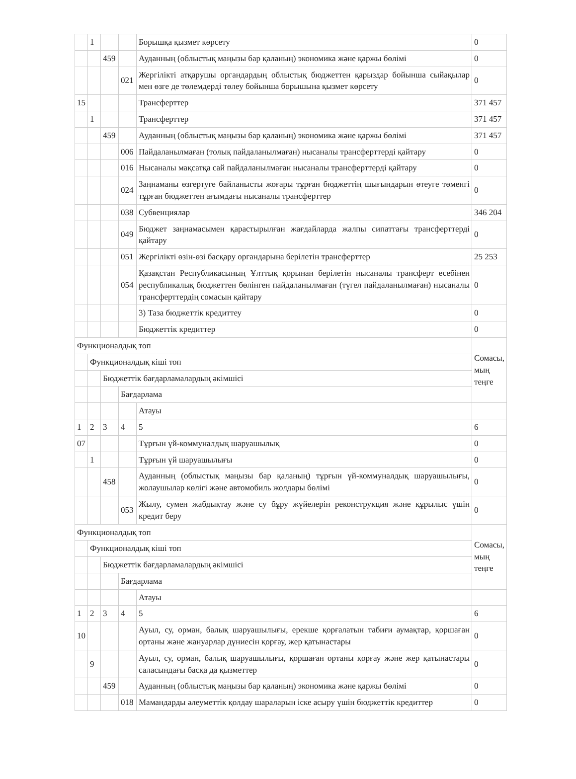| | 1 | | | Борышқа қызмет көрсету | 0 |
| | | 459 | | Ауданның (облыстық маңызы бар қаланың) экономика және қаржы бөлімі | 0 |
| | | | 021 | Жергілікті атқарушы органдардың облыстық бюджеттен қарыздар бойынша сыйақылар мен өзге де төлемдерді төлеу бойынша борышына қызмет көрсету | 0 |
| 15 | | | | Трансферттер | 371 457 |
| | 1 | | | Трансферттер | 371 457 |
| | | 459 | | Ауданның (облыстық маңызы бар қаланың) экономика және қаржы бөлімі | 371 457 |
| | | | 006 | Пайдаланылмаған (толық пайдаланылмаған) нысаналы трансферттерді қайтару | 0 |
| | | | 016 | Нысаналы мақсатқа сай пайдаланылмаған нысаналы трансферттерді қайтару | 0 |
| | | | 024 | Заңнаманы өзгертуге байланысты жоғары тұрған бюджеттің шығындарын өтеуге төменгі тұрған бюджеттен ағымдағы нысаналы трансферттер | 0 |
| | | | 038 | Субвенциялар | 346 204 |
| | | | 049 | Бюджет заңнамасымен қарастырылған жағдайларда жалпы сипаттағы трансферттерді қайтару | 0 |
| | | | 051 | Жергілікті өзін-өзі басқару органдарына берілетін трансферттер | 25 253 |
| | | | 054 | Қазақстан Республикасының Ұлттық қорынан берілетін нысаналы трансферт есебінен республикалық бюджеттен бөлінген пайдаланылмаған (түгел пайдаланылмаған) нысаналы трансферттердің сомасын қайтару | 0 |
| | | | | 3) Таза бюджеттік кредиттеу | 0 |
| | | | | Бюджеттік кредиттер | 0 |
| Функционалдық топ | | | | | Сомасы, мың теңге |
| | Функционалдық кіші топ | | | | |
| | | Бюджеттік бағдарламалардың әкімшісі | | | |
| | | | Бағдарлама | | |
| | | | | Атауы | |
| 1 | 2 | 3 | 4 | 5 | 6 |
| 07 | | | | Тұрғын үй-коммуналдық шаруашылық | 0 |
| | 1 | | | Тұрғын үй шаруашылығы | 0 |
| | | 458 | | Ауданның (облыстық маңызы бар қаланың) тұрғын үй-коммуналдық шаруашылығы, жолаушылар көлігі және автомобиль жолдары бөлімі | 0 |
| | | | 053 | Жылу, сумен жабдықтау және су бұру жүйелерін реконструкция және құрылыс үшін кредит беру | 0 |
| Функционалдық топ | | | | | Сомасы, мың теңге |
| | Функционалдық кіші топ | | | | |
| | | Бюджеттік бағдарламалардың әкімшісі | | | |
| | | | Бағдарлама | | |
| | | | | Атауы | |
| 1 | 2 | 3 | 4 | 5 | 6 |
| 10 | | | | Ауыл, су, орман, балық шаруашылығы, ерекше қорғалатын табиғи аумақтар, қоршаған ортаны және жануарлар дүниесін қорғау, жер қатынастары | 0 |
| | 9 | | | Ауыл, су, орман, балық шаруашылығы, қоршаған ортаны қорғау және жер қатынастары саласындағы басқа да қызметтер | 0 |
| | | 459 | | Ауданның (облыстық маңызы бар қаланың) экономика және қаржы бөлімі | 0 |
| | | | 018 | Мамандарды әлеуметтік қолдау шараларын іске асыру үшін бюджеттік кредиттер | 0 |